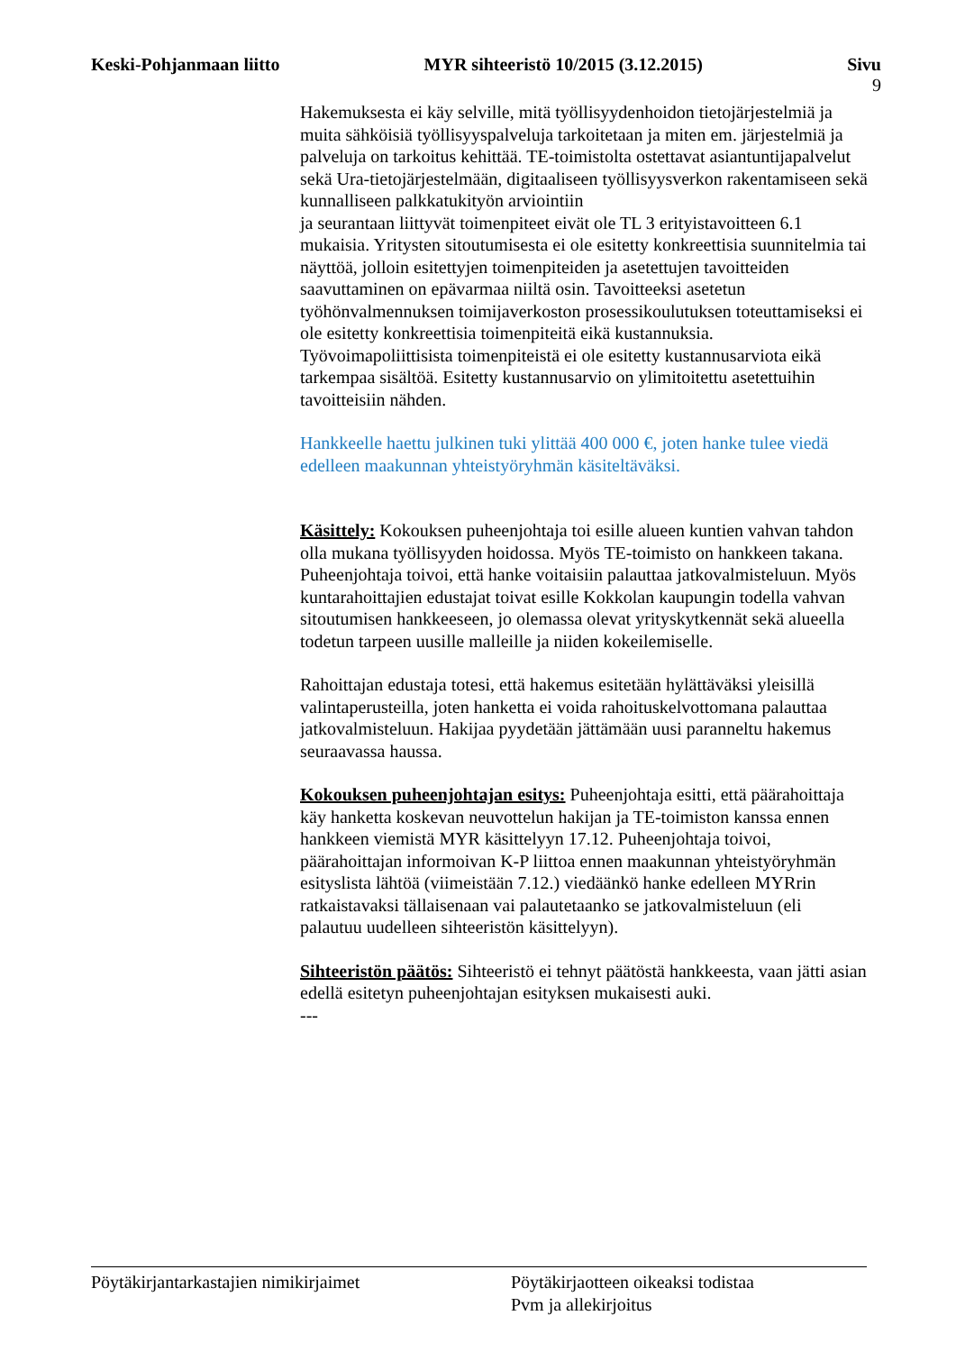Keski-Pohjanmaan liitto MYR sihteeristö 10/2015 (3.12.2015) Sivu
9
Hakemuksesta ei käy selville, mitä työllisyydenhoidon tietojärjestelmiä ja muita sähköisiä työllisyyspalveluja tarkoitetaan ja miten em. järjestelmiä ja palveluja on tarkoitus kehittää. TE-toimistolta ostettavat asiantuntijapalvelut sekä Ura-tietojärjestelmään, digitaaliseen työllisyysverkon rakentamiseen sekä kunnalliseen palkkatukityön arviointiin
ja seurantaan liittyvät toimenpiteet eivät ole TL 3 erityistavoitteen 6.1 mukaisia. Yritysten sitoutumisesta ei ole esitetty konkreettisia suunnitelmia tai näyttöä, jolloin esitettyjen toimenpiteiden ja asetettujen tavoitteiden saavuttaminen on epävarmaa niiltä osin. Tavoitteeksi asetetun työhönvalmennuksen toimijaverkoston prosessikoulutuksen toteuttamiseksi ei ole esitetty konkreettisia toimenpiteitä eikä kustannuksia. Työvoimapoliittisista toimenpiteistä ei ole esitetty kustannusarviota eikä tarkempaa sisältöä. Esitetty kustannusarvio on ylimitoitettu asetettuihin tavoitteisiin nähden.
Hankkeelle haettu julkinen tuki ylittää 400 000 €, joten hanke tulee viedä edelleen maakunnan yhteistyöryhmän käsiteltäväksi.
Käsittely: Kokouksen puheenjohtaja toi esille alueen kuntien vahvan tahdon olla mukana työllisyyden hoidossa. Myös TE-toimisto on hankkeen takana. Puheenjohtaja toivoi, että hanke voitaisiin palauttaa jatkovalmisteluun. Myös kuntarahoittajien edustajat toivat esille Kokkolan kaupungin todella vahvan sitoutumisen hankkeeseen, jo olemassa olevat yrityskytkennät sekä alueella todetun tarpeen uusille malleille ja niiden kokeilemiselle.
Rahoittajan edustaja totesi, että hakemus esitetään hylättäväksi yleisillä valintaperusteilla, joten hanketta ei voida rahoituskelvottomana palauttaa jatkovalmisteluun. Hakijaa pyydetään jättämään uusi paranneltu hakemus seuraavassa haussa.
Kokouksen puheenjohtajan esitys: Puheenjohtaja esitti, että päärahoittaja käy hanketta koskevan neuvottelun hakijan ja TE-toimiston kanssa ennen hankkeen viemistä MYR käsittelyyn 17.12. Puheenjohtaja toivoi, päärahoittajan informoivan K-P liittoa ennen maakunnan yhteistyöryhmän esityslista lähtöä (viimeistään 7.12.) viedäänkö hanke edelleen MYRrin ratkaistavaksi tällaisenaan vai palautetaanko se jatkovalmisteluun (eli palautuu uudelleen sihteeristön käsittelyyn).
Sihteeristön päätös: Sihteeristö ei tehnyt päätöstä hankkeesta, vaan jätti asian edellä esitetyn puheenjohtajan esityksen mukaisesti auki.
---
Pöytäkirjantarkastajien nimikirjaimet Pöytäkirjaotteen oikeaksi todistaa
Pvm ja allekirjoitus